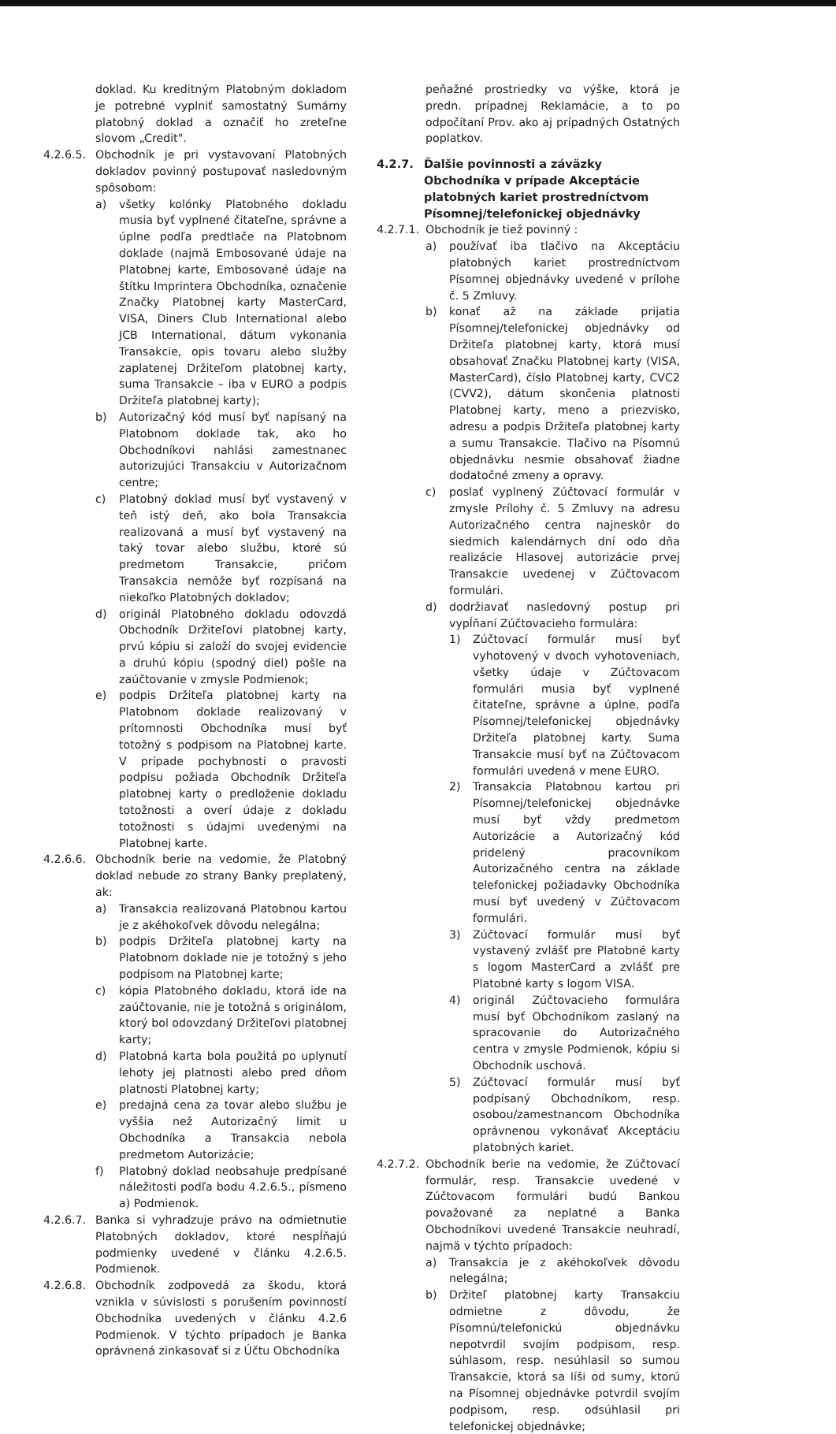doklad. Ku kreditným Platobným dokladom je potrebné vyplniť samostatný Sumárny platobný doklad a označiť ho zreteľne slovom „Credit".
4.2.6.5.
Obchodník je pri vystavovaní Platobných dokladov povinný postupovať nasledovným spôsobom:
a) všetky kolónky Platobného dokladu musia byť vyplnené čitateľne, správne a úplne podľa predtlače na Platobnom doklade (najmä Embosované údaje na Platobnej karte, Embosované údaje na štítku Imprintera Obchodníka, označenie Značky Platobnej karty MasterCard, VISA, Diners Club International alebo JCB International, dátum vykonania Transakcie, opis tovaru alebo služby zaplatenej Držiteľom platobnej karty, suma Transakcie – iba v EURO a podpis Držiteľa platobnej karty);
b) Autorizačný kód musí byť napísaný na Platobnom doklade tak, ako ho Obchodníkovi nahlási zamestnanec autorizujúci Transakciu v Autorizačnom centre;
c) Platobný doklad musí byť vystavený v teň istý deň, ako bola Transakcia realizovaná a musí byť vystavený na taký tovar alebo službu, ktoré sú predmetom Transakcie, pričom Transakcia nemôže byť rozpísaná na niekoľko Platobných dokladov;
d) originál Platobného dokladu odovzdá Obchodník Držiteľovi platobnej karty, prvú kópiu si založí do svojej evidencie a druhú kópiu (spodný diel) pošle na zaúčtovanie v zmysle Podmienok;
e) podpis Držiteľa platobnej karty na Platobnom doklade realizovaný v prítomnosti Obchodníka musí byť totožný s podpisom na Platobnej karte. V prípade pochybnosti o pravosti podpisu požiada Obchodník Držiteľa platobnej karty o predloženie dokladu totožnosti a overí údaje z dokladu totožnosti s údajmi uvedenými na Platobnej karte.
4.2.6.6.
Obchodník berie na vedomie, že Platobný doklad nebude zo strany Banky preplatený, ak:
a) Transakcia realizovaná Platobnou kartou je z akéhokoľvek dôvodu nelegálna;
b) podpis Držiteľa platobnej karty na Platobnom doklade nie je totožný s jeho podpisom na Platobnej karte;
c) kópia Platobného dokladu, ktorá ide na zaúčtovanie, nie je totožná s originálom, ktorý bol odovzdaný Držiteľovi platobnej karty;
d) Platobná karta bola použitá po uplynutí lehoty jej platnosti alebo pred dňom platnosti Platobnej karty;
e) predajná cena za tovar alebo službu je vyššia než Autorizačný limit u Obchodníka a Transakcia nebola predmetom Autorizácie;
f) Platobný doklad neobsahuje predpísané náležitosti podľa bodu 4.2.6.5., písmeno a) Podmienok.
4.2.6.7.
Banka si vyhradzuje právo na odmietnutie Platobných dokladov, ktoré nespĺňajú podmienky uvedené v článku 4.2.6.5. Podmienok.
4.2.6.8.
Obchodník zodpovedá za škodu, ktorá vznikla v súvislosti s porušením povinností Obchodníka uvedených v článku 4.2.6 Podmienok. V týchto prípadoch je Banka oprávnená zinkasovať si z Účtu Obchodníka
peňažné prostriedky vo výške, ktorá je predn. prípadnej Reklamácie, a to po odpočítaní Prov. ako aj prípadných Ostatných poplatkov.
4.2.7. Ďalšie povinnosti a záväzky Obchodníka v prípade Akceptácie platobných kariet prostredníctvom Písomnej/telefonickej objednávky
4.2.7.1.
Obchodník je tiež povinný :
a) používať iba tlačivo na Akceptáciu platobných kariet prostredníctvom Písomnej objednávky uvedené v prílohe č. 5 Zmluvy.
b) konať až na základe prijatia Písomnej/telefonickej objednávky od Držiteľa platobnej karty, ktorá musí obsahovať Značku Platobnej karty (VISA, MasterCard), číslo Platobnej karty, CVC2 (CVV2), dátum skončenia platnosti Platobnej karty, meno a priezvisko, adresu a podpis Držiteľa platobnej karty a sumu Transakcie. Tlačivo na Písomnú objednávku nesmie obsahovať žiadne dodatočné zmeny a opravy.
c) poslať vyplnený Zúčtovací formulár v zmysle Prílohy č. 5 Zmluvy na adresu Autorizačného centra najneskôr do siedmich kalendárnych dní odo dňa realizácie Hlasovej autorizácie prvej Transakcie uvedenej v Zúčtovacom formulári.
d) dodržiavať nasledovný postup pri vypĺňaní Zúčtovacieho formulára:
1) Zúčtovací formulár musí byť vyhotovený v dvoch vyhotoveniach, všetky údaje v Zúčtovacom formulári musia byť vyplnené čitateľne, správne a úplne, podľa Písomnej/telefonickej objednávky Držiteľa platobnej karty. Suma Transakcie musí byť na Zúčtovacom formulári uvedená v mene EURO.
2) Transakcia Platobnou kartou pri Písomnej/telefonickej objednávke musí byť vždy predmetom Autorizácie a Autorizačný kód pridelený pracovníkom Autorizačného centra na základe telefonickej požiadavky Obchodníka musí byť uvedený v Zúčtovacom formulári.
3) Zúčtovací formulár musí byť vystavený zvlášť pre Platobné karty s logom MasterCard a zvlášť pre Platobné karty s logom VISA.
4) originál Zúčtovacieho formulára musí byť Obchodníkom zaslaný na spracovanie do Autorizačného centra v zmysle Podmienok, kópiu si Obchodník uschová.
5) Zúčtovací formulár musí byť podpísaný Obchodníkom, resp. osobou/zamestnancom Obchodníka oprávnenou vykonávať Akceptáciu platobných kariet.
4.2.7.2.
Obchodník berie na vedomie, že Zúčtovací formulár, resp. Transakcie uvedené v Zúčtovacom formulári budú Bankou považované za neplatné a Banka Obchodníkovi uvedené Transakcie neuhradí, najmä v týchto prípadoch:
a) Transakcia je z akéhokoľvek dôvodu nelegálna;
b) Držiteľ platobnej karty Transakciu odmietne z dôvodu, že Písomnú/telefonickú objednávku nepotvrdil svojím podpisom, resp. súhlasom, resp. nesúhlasil so sumou Transakcie, ktorá sa líši od sumy, ktorú na Písomnej objednávke potvrdil svojím podpisom, resp. odsúhlasil pri telefonickej objednávke;